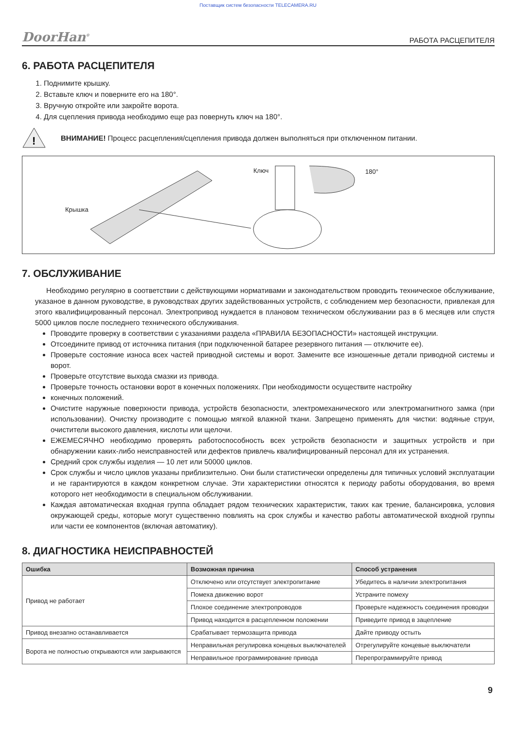Поставщик систем безопасности TELECAMERA.RU
DoorHan<sup>®</sup> РАБОТА РАСЦЕПИТЕЛЯ
6. РАБОТА РАСЦЕПИТЕЛЯ
1. Поднимите крышку.
2. Вставьте ключ и поверните его на 180°.
3. Вручную откройте или закройте ворота.
4. Для сцепления привода необходимо еще раз повернуть ключ на 180°.
!
ВНИМАНИЕ! Процесс расцепления/сцепления привода должен выполняться при отключенном питании.
Крышка
Ключ 180°
7. ОБСЛУЖИВАНИЕ
Необходимо регулярно в соответствии с действующими нормативами и законодательством проводить техническое обслуживание, указаное в данном руководстве, в руководствах других задействованных устройств, с соблюдением мер безопасности, привлекая для этого квалифицированный персонал. Электропривод нуждается в плановом техническом обслуживании раз в 6 месяцев или спустя 5000 циклов после последнего технического обслуживания.
Проводите проверку в соответствии с указаниями раздела «ПРАВИЛА БЕЗОПАСНОСТИ» настоящей инструкции.
Отсоедините привод от источника питания (при подключенной батарее резервного питания — отключите ее).
Проверьте состояние износа всех частей приводной системы и ворот. Замените все изношенные детали приводной системы и ворот.
Проверьте отсутствие выхода смазки из привода.
Проверьте точность остановки ворот в конечных положениях. При необходимости осуществите настройку
конечных положений.
Очистите наружные поверхности привода, устройств безопасности, электромеханического или электромагнитного замка (при использовании). Очистку производите с помощью мягкой влажной ткани. Запрещено применять для чистки: водяные струи, очистители высокого давления, кислоты или щелочи.
ЕЖЕМЕСЯЧНО необходимо проверять работоспособность всех устройств безопасности и защитных устройств и при обнаружении каких-либо неисправностей или дефектов привлечь квалифицированный персонал для их устранения.
Средний срок службы изделия — 10 лет или 50000 циклов.
Срок службы и число циклов указаны приблизительно. Они были статистически определены для типичных условий эксплуатации и не гарантируются в каждом конкретном случае. Эти характеристики относятся к периоду работы оборудования, во время которого нет необходимости в специальном обслуживании.
Каждая автоматическая входная группа обладает рядом технических характеристик, таких как трение, балансировка, условия окружающей среды, которые могут существенно повлиять на срок службы и качество работы автоматической входной группы или части ее компонентов (включая автоматику).
8. ДИАГНОСТИКА НЕИСПРАВНОСТЕЙ
| Ошибка | Возможная причина | Способ устранения |
| --- | --- | --- |
| Привод не работает | Отключено или отсутствует электропитание | Убедитесь в наличии электропитания |
| | Помеха движению ворот | Устраните помеху |
| | Плохое соединение электропроводов | Проверьте надежность соединения проводки |
| | Привод находится в расцепленном положении | Приведите привод в зацепление |
| Привод внезапно останавливается | Срабатывает термозащита привода | Дайте приводу остыть |
| Ворота не полностью открываются или закрываются | Неправильная регулировка концевых выключателей | Отрегулируйте концевые выключатели |
| | Неправильное программирование привода | Перепрограммируйте привод |
9